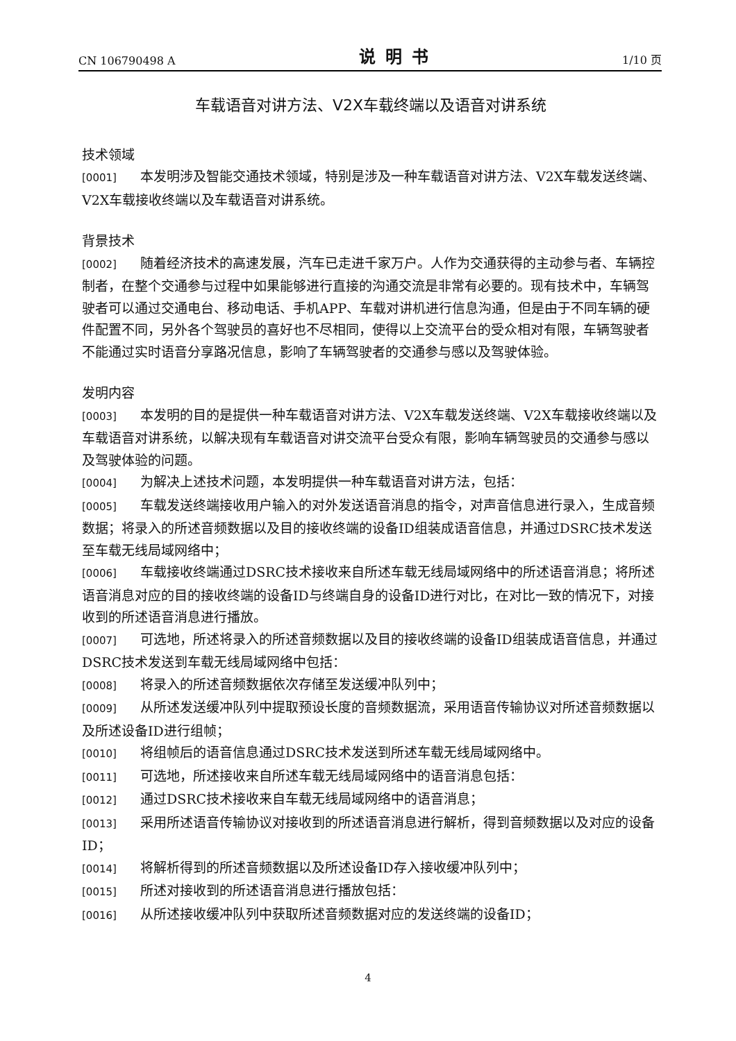CN 106790498 A 说明书 1/10 页
车载语音对讲方法、V2X车载终端以及语音对讲系统
技术领域
[0001] 本发明涉及智能交通技术领域，特别是涉及一种车载语音对讲方法、V2X车载发送终端、V2X车载接收终端以及车载语音对讲系统。
背景技术
[0002] 随着经济技术的高速发展，汽车已走进千家万户。人作为交通获得的主动参与者、车辆控制者，在整个交通参与过程中如果能够进行直接的沟通交流是非常有必要的。现有技术中，车辆驾驶者可以通过交通电台、移动电话、手机APP、车载对讲机进行信息沟通，但是由于不同车辆的硬件配置不同，另外各个驾驶员的喜好也不尽相同，使得以上交流平台的受众相对有限，车辆驾驶者不能通过实时语音分享路况信息，影响了车辆驾驶者的交通参与感以及驾驶体验。
发明内容
[0003] 本发明的目的是提供一种车载语音对讲方法、V2X车载发送终端、V2X车载接收终端以及车载语音对讲系统，以解决现有车载语音对讲交流平台受众有限，影响车辆驾驶员的交通参与感以及驾驶体验的问题。
[0004] 为解决上述技术问题，本发明提供一种车载语音对讲方法，包括：
[0005] 车载发送终端接收用户输入的对外发送语音消息的指令，对声音信息进行录入，生成音频数据；将录入的所述音频数据以及目的接收终端的设备ID组装成语音信息，并通过DSRC技术发送至车载无线局域网络中；
[0006] 车载接收终端通过DSRC技术接收来自所述车载无线局域网络中的所述语音消息；将所述语音消息对应的目的接收终端的设备ID与终端自身的设备ID进行对比，在对比一致的情况下，对接收到的所述语音消息进行播放。
[0007] 可选地，所述将录入的所述音频数据以及目的接收终端的设备ID组装成语音信息，并通过DSRC技术发送到车载无线局域网络中包括：
[0008] 将录入的所述音频数据依次存储至发送缓冲队列中；
[0009] 从所述发送缓冲队列中提取预设长度的音频数据流，采用语音传输协议对所述音频数据以及所述设备ID进行组帧；
[0010] 将组帧后的语音信息通过DSRC技术发送到所述车载无线局域网络中。
[0011] 可选地，所述接收来自所述车载无线局域网络中的语音消息包括：
[0012] 通过DSRC技术接收来自车载无线局域网络中的语音消息；
[0013] 采用所述语音传输协议对接收到的所述语音消息进行解析，得到音频数据以及对应的设备ID；
[0014] 将解析得到的所述音频数据以及所述设备ID存入接收缓冲队列中；
[0015] 所述对接收到的所述语音消息进行播放包括：
[0016] 从所述接收缓冲队列中获取所述音频数据对应的发送终端的设备ID；
4